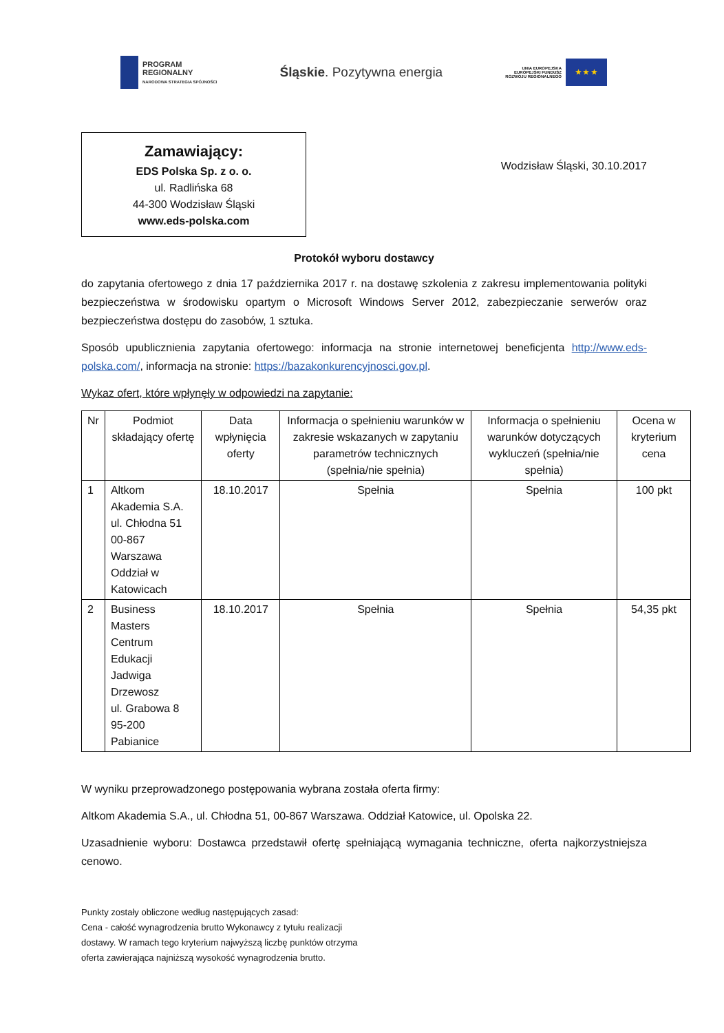PROGRAM
REGIONALNY
NARODOWA STRATEGIA SPÓJNOŚCI
Śląskie. Pozytywna energia
UNIA EUROPEJSKA
EUROPEJSKI FUNDUSZ
ROZWOJU REGIONALNEGO
★ ★ ★
Zamawiający:
EDS Polska Sp. z o. o.
ul. Radlińska 68
44-300 Wodzisław Śląski
www.eds-polska.com
Wodzisław Śląski, 30.10.2017
Protokół wyboru dostawcy
do zapytania ofertowego z dnia 17 października 2017 r. na dostawę szkolenia z zakresu implementowania polityki bezpieczeństwa w środowisku opartym o Microsoft Windows Server 2012, zabezpieczanie serwerów oraz bezpieczeństwa dostępu do zasobów, 1 sztuka.
Sposób upublicznienia zapytania ofertowego: informacja na stronie internetowej beneficjenta http://www.eds-polska.com/, informacja na stronie: https://bazakonkurencyjnosci.gov.pl.
Wykaz ofert, które wpłynęły w odpowiedzi na zapytanie:
| Nr | Podmiot składający ofertę | Data wpłynięcia oferty | Informacja o spełnieniu warunków w zakresie wskazanych w zapytaniu parametrów technicznych (spełnia/nie spełnia) | Informacja o spełnieniu warunków dotyczących wykluczeń (spełnia/nie spełnia) | Ocena w kryterium cena |
| --- | --- | --- | --- | --- | --- |
| 1 | Altkom Akademia S.A. ul. Chłodna 51 00-867 Warszawa Oddział w Katowicach | 18.10.2017 | Spełnia | Spełnia | 100 pkt |
| 2 | Business Masters Centrum Edukacji Jadwiga Drzewosz ul. Grabowa 8 95-200 Pabianice | 18.10.2017 | Spełnia | Spełnia | 54,35 pkt |
W wyniku przeprowadzonego postępowania wybrana została oferta firmy:
Altkom Akademia S.A., ul. Chłodna 51, 00-867 Warszawa. Oddział Katowice, ul. Opolska 22.
Uzasadnienie wyboru: Dostawca przedstawił ofertę spełniającą wymagania techniczne, oferta najkorzystniejsza cenowo.
Punkty zostały obliczone według następujących zasad:
Cena - całość wynagrodzenia brutto Wykonawcy z tytułu realizacji
dostawy. W ramach tego kryterium najwyższą liczbę punktów otrzyma
oferta zawierająca najniższą wysokość wynagrodzenia brutto.